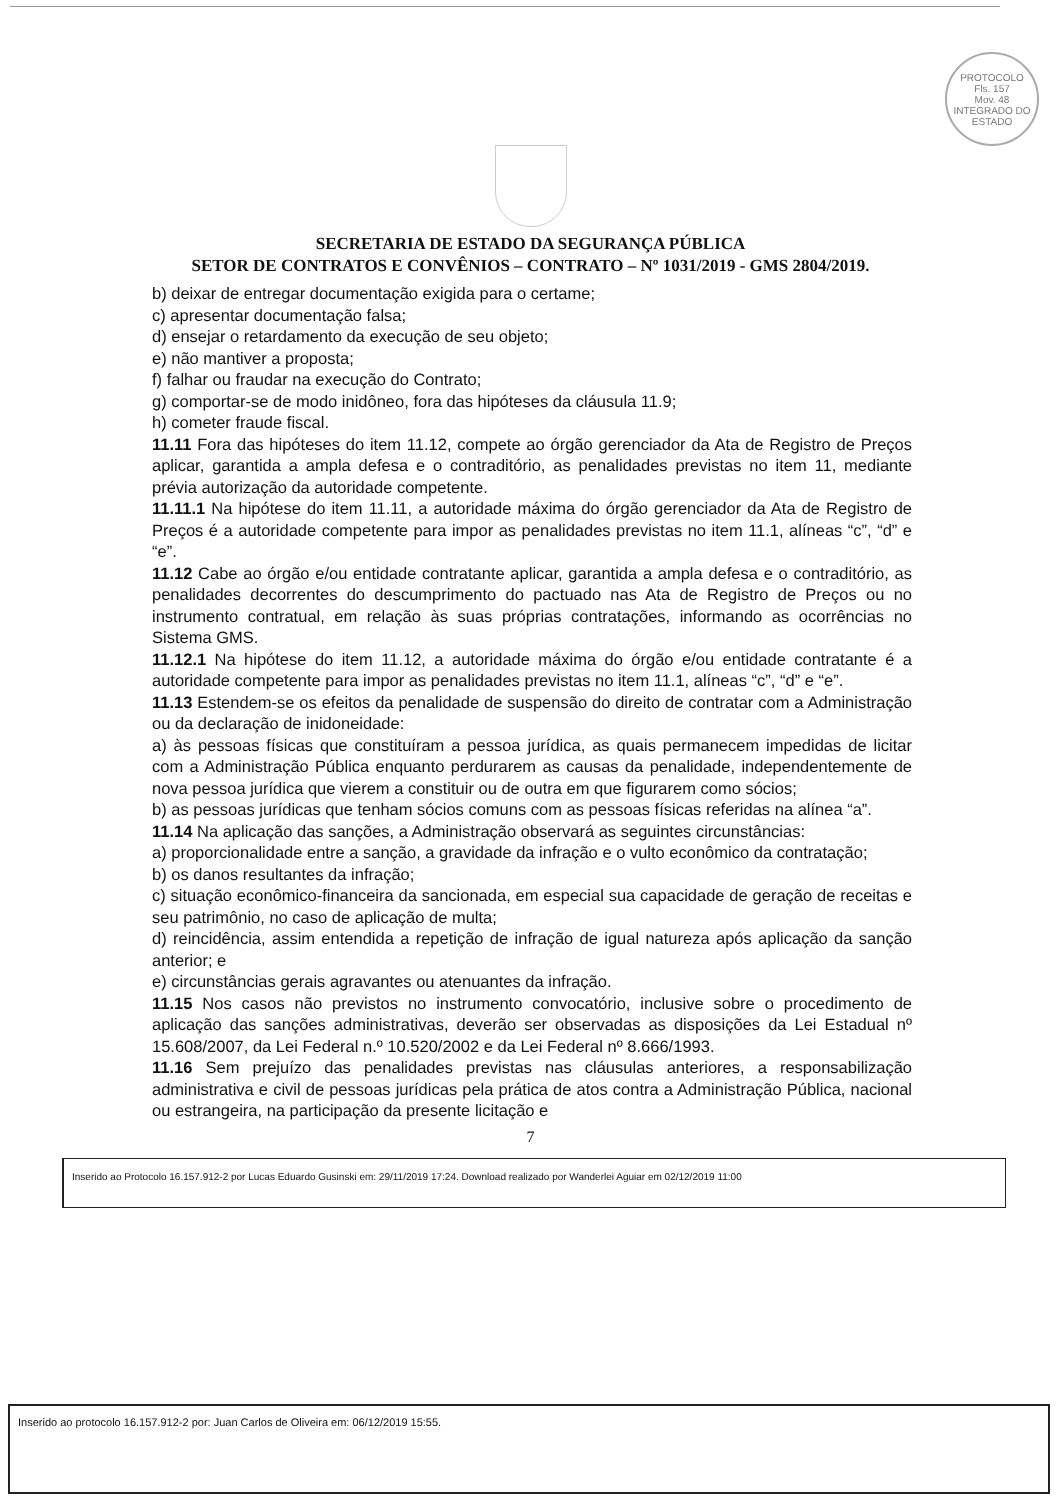PROTOCOLO
Fls. 157
Mov. 48
INTEGRADO DO ESTADO
SECRETARIA DE ESTADO DA SEGURANÇA PÚBLICA
SETOR DE CONTRATOS E CONVÊNIOS – CONTRATO – Nº 1031/2019 - GMS 2804/2019.
b) deixar de entregar documentação exigida para o certame;
c) apresentar documentação falsa;
d) ensejar o retardamento da execução de seu objeto;
e) não mantiver a proposta;
f) falhar ou fraudar na execução do Contrato;
g) comportar-se de modo inidôneo, fora das hipóteses da cláusula 11.9;
h) cometer fraude fiscal.
11.11 Fora das hipóteses do item 11.12, compete ao órgão gerenciador da Ata de Registro de Preços aplicar, garantida a ampla defesa e o contraditório, as penalidades previstas no item 11, mediante prévia autorização da autoridade competente.
11.11.1 Na hipótese do item 11.11, a autoridade máxima do órgão gerenciador da Ata de Registro de Preços é a autoridade competente para impor as penalidades previstas no item 11.1, alíneas “c”, “d” e “e”.
11.12 Cabe ao órgão e/ou entidade contratante aplicar, garantida a ampla defesa e o contraditório, as penalidades decorrentes do descumprimento do pactuado nas Ata de Registro de Preços ou no instrumento contratual, em relação às suas próprias contratações, informando as ocorrências no Sistema GMS.
11.12.1 Na hipótese do item 11.12, a autoridade máxima do órgão e/ou entidade contratante é a autoridade competente para impor as penalidades previstas no item 11.1, alíneas “c”, “d” e “e”.
11.13 Estendem-se os efeitos da penalidade de suspensão do direito de contratar com a Administração ou da declaração de inidoneidade:
a) às pessoas físicas que constituíram a pessoa jurídica, as quais permanecem impedidas de licitar com a Administração Pública enquanto perdurarem as causas da penalidade, independentemente de nova pessoa jurídica que vierem a constituir ou de outra em que figurarem como sócios;
b) as pessoas jurídicas que tenham sócios comuns com as pessoas físicas referidas na alínea “a”.
11.14 Na aplicação das sanções, a Administração observará as seguintes circunstâncias:
a) proporcionalidade entre a sanção, a gravidade da infração e o vulto econômico da contratação;
b) os danos resultantes da infração;
c) situação econômico-financeira da sancionada, em especial sua capacidade de geração de receitas e seu patrimônio, no caso de aplicação de multa;
d) reincidência, assim entendida a repetição de infração de igual natureza após aplicação da sanção anterior; e
e) circunstâncias gerais agravantes ou atenuantes da infração.
11.15 Nos casos não previstos no instrumento convocatório, inclusive sobre o procedimento de aplicação das sanções administrativas, deverão ser observadas as disposições da Lei Estadual nº 15.608/2007, da Lei Federal n.º 10.520/2002 e da Lei Federal nº 8.666/1993.
11.16 Sem prejuízo das penalidades previstas nas cláusulas anteriores, a responsabilização administrativa e civil de pessoas jurídicas pela prática de atos contra a Administração Pública, nacional ou estrangeira, na participação da presente licitação e
7
Inserido ao Protocolo 16.157.912-2 por Lucas Eduardo Gusinski em: 29/11/2019 17:24. Download realizado por Wanderlei Aguiar em 02/12/2019 11:00
Inserido ao protocolo 16.157.912-2 por: Juan Carlos de Oliveira em: 06/12/2019 15:55.